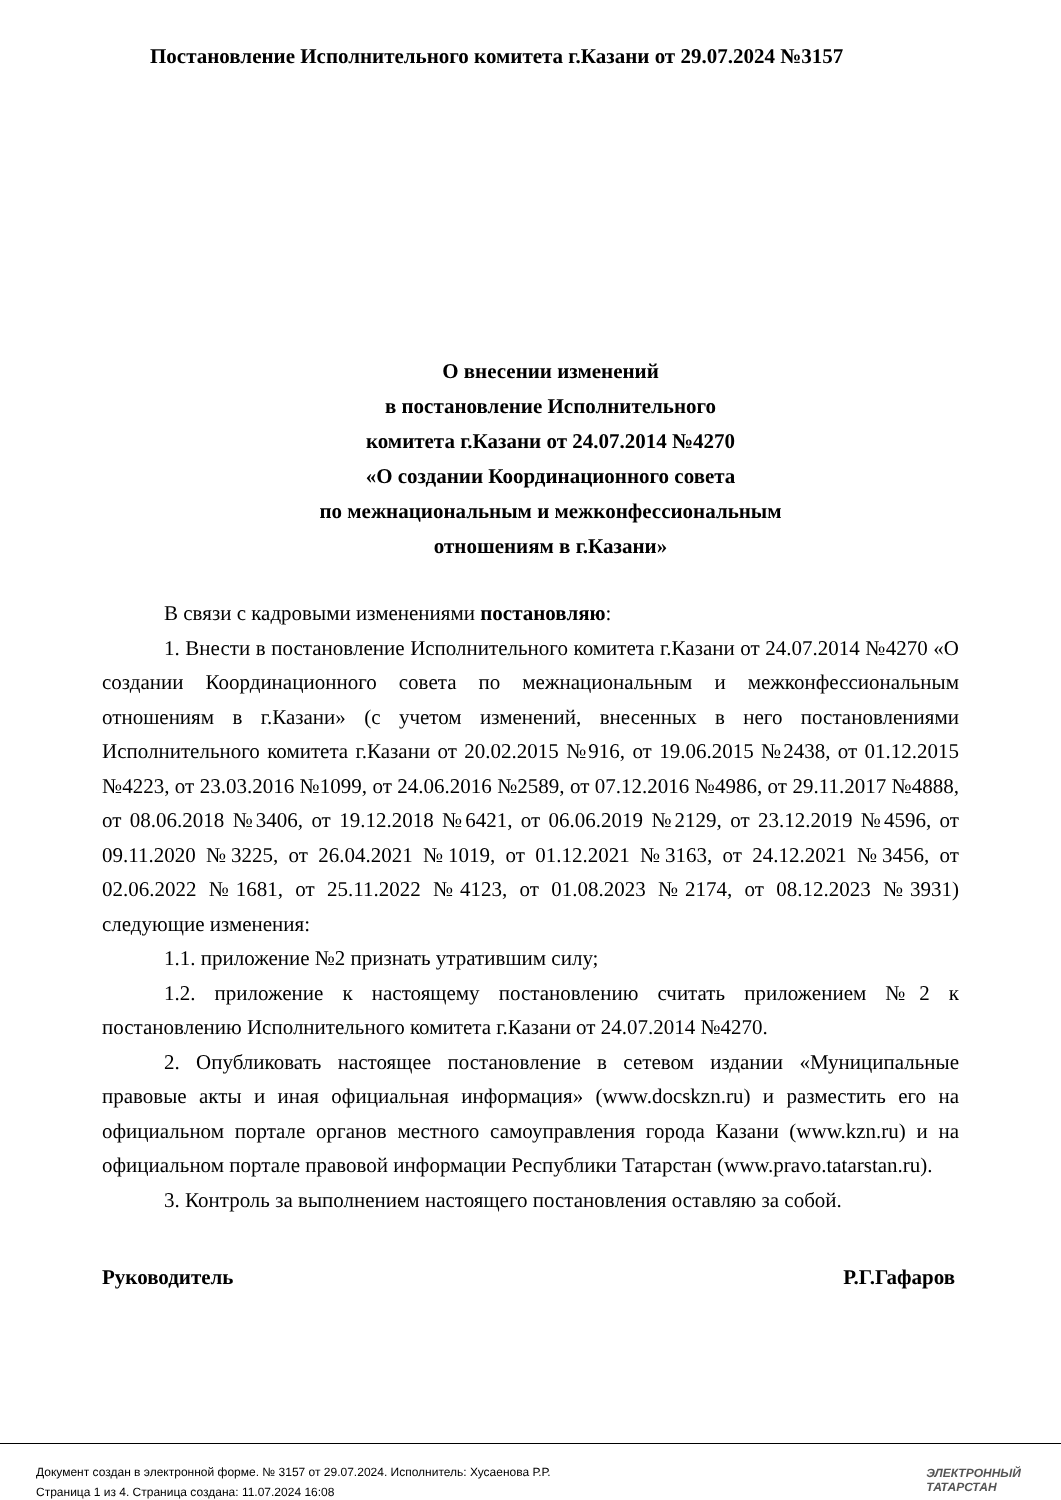Постановление Исполнительного комитета г.Казани от 29.07.2024 №3157
О внесении изменений
в постановление Исполнительного
комитета г.Казани от 24.07.2014 №4270
«О создании Координационного совета
по межнациональным и межконфессиональным
отношениям в г.Казани»
В связи с кадровыми изменениями постановляю:
1. Внести в постановление Исполнительного комитета г.Казани от 24.07.2014 №4270 «О создании Координационного совета по межнациональным и межконфессиональным отношениям в г.Казани» (с учетом изменений, внесенных в него постановлениями Исполнительного комитета г.Казани от 20.02.2015 №916, от 19.06.2015 №2438, от 01.12.2015 №4223, от 23.03.2016 №1099, от 24.06.2016 №2589, от 07.12.2016 №4986, от 29.11.2017 №4888, от 08.06.2018 №3406, от 19.12.2018 №6421, от 06.06.2019 №2129, от 23.12.2019 №4596, от 09.11.2020 №3225, от 26.04.2021 №1019, от 01.12.2021 №3163, от 24.12.2021 №3456, от 02.06.2022 №1681, от 25.11.2022 №4123, от 01.08.2023 №2174, от 08.12.2023 №3931) следующие изменения:
1.1. приложение №2 признать утратившим силу;
1.2. приложение к настоящему постановлению считать приложением №2 к постановлению Исполнительного комитета г.Казани от 24.07.2014 №4270.
2. Опубликовать настоящее постановление в сетевом издании «Муниципальные правовые акты и иная официальная информация» (www.docskzn.ru) и разместить его на официальном портале органов местного самоуправления города Казани (www.kzn.ru) и на официальном портале правовой информации Республики Татарстан (www.pravo.tatarstan.ru).
3. Контроль за выполнением настоящего постановления оставляю за собой.
Руководитель Р.Г.Гафаров
Документ создан в электронной форме. № 3157 от 29.07.2024. Исполнитель: Хусаенова Р.Р.
Страница 1 из 4. Страница создана: 11.07.2024 16:08
ЭЛЕКТРОННЫЙ
ТАТАРСТАН